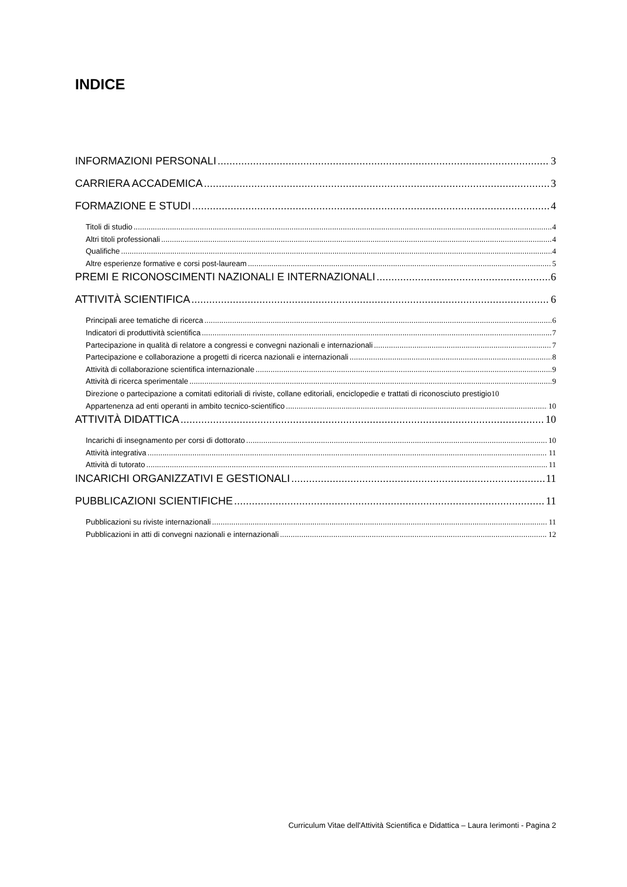INDICE
INFORMAZIONI PERSONALI 3
CARRIERA ACCADEMICA 3
FORMAZIONE E STUDI 4
Titoli di studio 4
Altri titoli professionali 4
Qualifiche 4
Altre esperienze formative e corsi post-lauream 5
PREMI E RICONOSCIMENTI NAZIONALI E INTERNAZIONALI 6
ATTIVITÀ SCIENTIFICA 6
Principali aree tematiche di ricerca 6
Indicatori di produttività scientifica 7
Partecipazione in qualità di relatore a congressi e convegni nazionali e internazionali 7
Partecipazione e collaborazione a progetti di ricerca nazionali e internazionali 8
Attività di collaborazione scientifica internazionale 9
Attività di ricerca sperimentale 9
Direzione o partecipazione a comitati editoriali di riviste, collane editoriali, enciclopedie e trattati di riconosciuto prestigio 10
Appartenenza ad enti operanti in ambito tecnico-scientifico 10
ATTIVITÀ DIDATTICA 10
Incarichi di insegnamento per corsi di dottorato 10
Attività integrativa 11
Attività di tutorato 11
INCARICHI ORGANIZZATIVI E GESTIONALI 11
PUBBLICAZIONI SCIENTIFICHE 11
Pubblicazioni su riviste internazionali 11
Pubblicazioni in atti di convegni nazionali e internazionali 12
Curriculum Vitae dell'Attività Scientifica e Didattica – Laura Ierimonti - Pagina 2